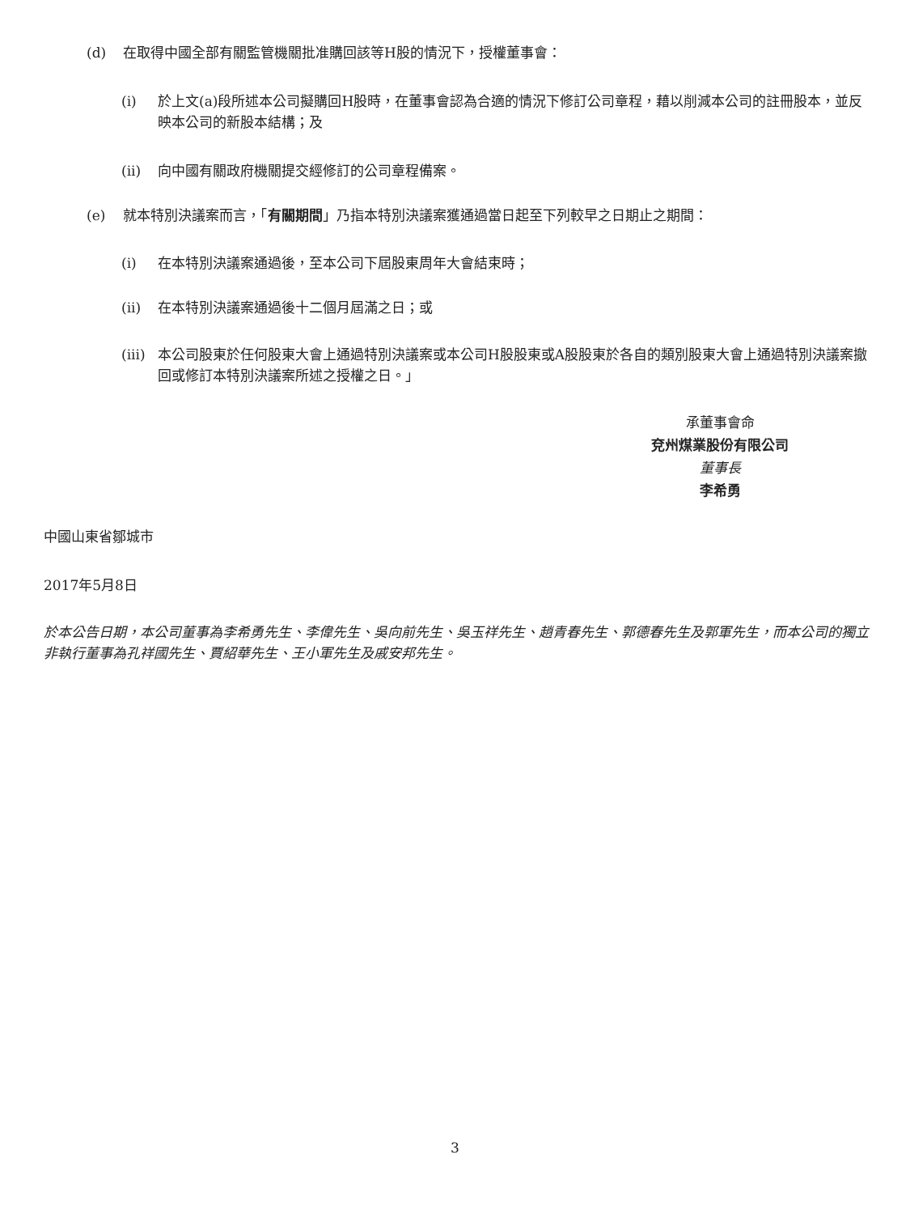(d) 在取得中國全部有關監管機關批准購回該等H股的情況下，授權董事會：
(i) 於上文(a)段所述本公司擬購回H股時，在董事會認為合適的情況下修訂公司章程，藉以削減本公司的註冊股本，並反映本公司的新股本結構；及
(ii) 向中國有關政府機關提交經修訂的公司章程備案。
(e) 就本特別決議案而言，「有關期間」乃指本特別決議案獲通過當日起至下列較早之日期止之期間：
(i) 在本特別決議案通過後，至本公司下屆股東周年大會結束時；
(ii) 在本特別決議案通過後十二個月屆滿之日；或
(iii) 本公司股東於任何股東大會上通過特別決議案或本公司H股股東或A股股東於各自的類別股東大會上通過特別決議案撤回或修訂本特別決議案所述之授權之日。」
承董事會命
兗州煤業股份有限公司
董事長
李希勇
中國山東省鄒城市
2017年5月8日
於本公告日期，本公司董事為李希勇先生、李偉先生、吳向前先生、吳玉祥先生、趙青春先生、郭德春先生及郭軍先生，而本公司的獨立非執行董事為孔祥國先生、賈紹華先生、王小軍先生及戚安邦先生。
3